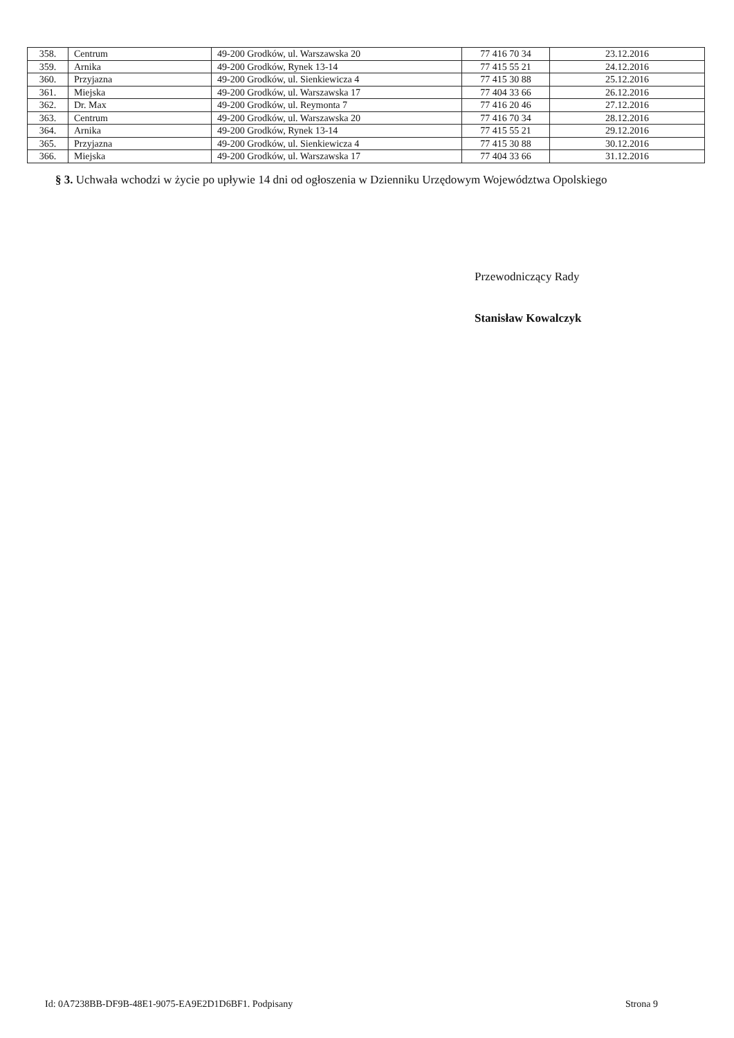| 358. | Centrum | 49-200 Grodków, ul. Warszawska 20 | 77 416 70 34 | 23.12.2016 |
| 359. | Arnika | 49-200 Grodków, Rynek 13-14 | 77 415 55 21 | 24.12.2016 |
| 360. | Przyjazna | 49-200 Grodków, ul. Sienkiewicza 4 | 77 415 30 88 | 25.12.2016 |
| 361. | Miejska | 49-200 Grodków, ul. Warszawska 17 | 77 404 33 66 | 26.12.2016 |
| 362. | Dr. Max | 49-200 Grodków, ul. Reymonta 7 | 77 416 20 46 | 27.12.2016 |
| 363. | Centrum | 49-200 Grodków, ul. Warszawska 20 | 77 416 70 34 | 28.12.2016 |
| 364. | Arnika | 49-200 Grodków, Rynek 13-14 | 77 415 55 21 | 29.12.2016 |
| 365. | Przyjazna | 49-200 Grodków, ul. Sienkiewicza 4 | 77 415 30 88 | 30.12.2016 |
| 366. | Miejska | 49-200 Grodków, ul. Warszawska 17 | 77 404 33 66 | 31.12.2016 |
§ 3. Uchwała wchodzi w życie po upływie 14 dni od ogłoszenia w Dzienniku Urzędowym Województwa Opolskiego
Przewodniczący Rady
Stanisław Kowalczyk
Id: 0A7238BB-DF9B-48E1-9075-EA9E2D1D6BF1. Podpisany Strona 9